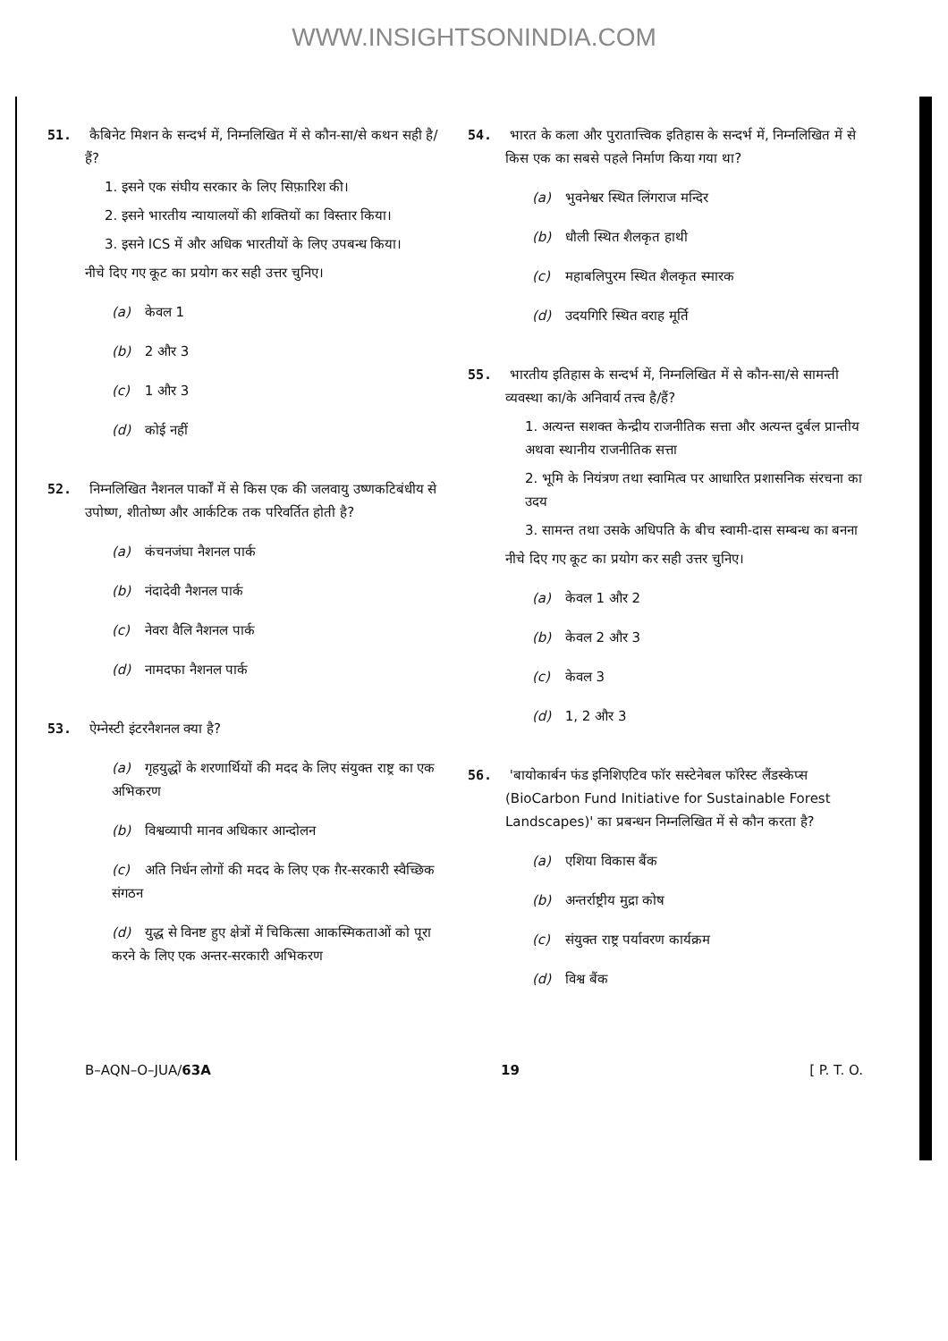WWW.INSIGHTSONINDIA.COM
51. कैबिनेट मिशन के सन्दर्भ में, निम्नलिखित में से कौन-सा/से कथन सही है/हैं?
1. इसने एक संघीय सरकार के लिए सिफ़ारिश की।
2. इसने भारतीय न्यायालयों की शक्तियों का विस्तार किया।
3. इसने ICS में और अधिक भारतीयों के लिए उपबन्ध किया।
नीचे दिए गए कूट का प्रयोग कर सही उत्तर चुनिए।
(a) केवल 1
(b) 2 और 3
(c) 1 और 3
(d) कोई नहीं
52. निम्नलिखित नैशनल पार्कों में से किस एक की जलवायु उष्णकटिबंधीय से उपोष्ण, शीतोष्ण और आर्कटिक तक परिवर्तित होती है?
(a) कंचनजंघा नैशनल पार्क
(b) नंदादेवी नैशनल पार्क
(c) नेवरा वैलि नैशनल पार्क
(d) नामदफा नैशनल पार्क
53. ऐम्नेस्टी इंटरनैशनल क्या है?
(a) गृहयुद्धों के शरणार्थियों की मदद के लिए संयुक्त राष्ट्र का एक अभिकरण
(b) विश्वव्यापी मानव अधिकार आन्दोलन
(c) अति निर्धन लोगों की मदद के लिए एक ग़ैर-सरकारी स्वैच्छिक संगठन
(d) युद्ध से विनष्ट हुए क्षेत्रों में चिकित्सा आकस्मिकताओं को पूरा करने के लिए एक अन्तर-सरकारी अभिकरण
54. भारत के कला और पुरातात्त्विक इतिहास के सन्दर्भ में, निम्नलिखित में से किस एक का सबसे पहले निर्माण किया गया था?
(a) भुवनेश्वर स्थित लिंगराज मन्दिर
(b) धौली स्थित शैलकृत हाथी
(c) महाबलिपुरम स्थित शैलकृत स्मारक
(d) उदयगिरि स्थित वराह मूर्ति
55. भारतीय इतिहास के सन्दर्भ में, निम्नलिखित में से कौन-सा/से सामन्ती व्यवस्था का/के अनिवार्य तत्त्व है/हैं?
1. अत्यन्त सशक्त केन्द्रीय राजनीतिक सत्ता और अत्यन्त दुर्बल प्रान्तीय अथवा स्थानीय राजनीतिक सत्ता
2. भूमि के नियंत्रण तथा स्वामित्व पर आधारित प्रशासनिक संरचना का उदय
3. सामन्त तथा उसके अधिपति के बीच स्वामी-दास सम्बन्ध का बनना
नीचे दिए गए कूट का प्रयोग कर सही उत्तर चुनिए।
(a) केवल 1 और 2
(b) केवल 2 और 3
(c) केवल 3
(d) 1, 2 और 3
56. 'बायोकार्बन फंड इनिशिएटिव फॉर सस्टेनेबल फॉरेस्ट लैंडस्केप्स (BioCarbon Fund Initiative for Sustainable Forest Landscapes)' का प्रबन्धन निम्नलिखित में से कौन करता है?
(a) एशिया विकास बैंक
(b) अन्तर्राष्ट्रीय मुद्रा कोष
(c) संयुक्त राष्ट्र पर्यावरण कार्यक्रम
(d) विश्व बैंक
B–AQN–O–JUA/63A 19 [ P. T. O.